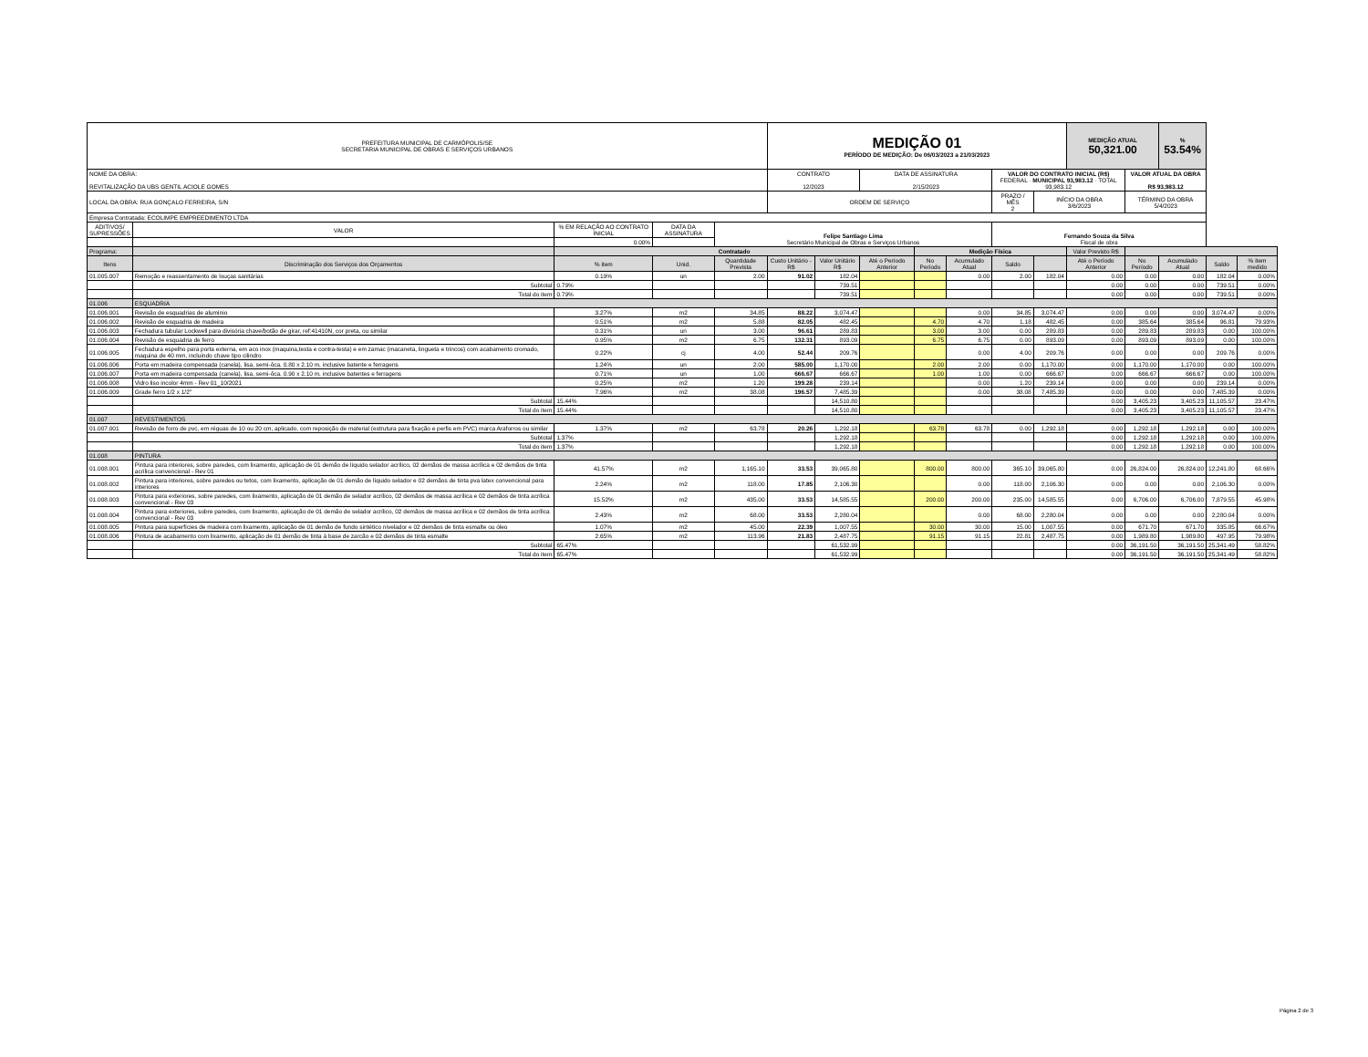| PREFEITURA MUNICIPAL DE CARMÓPOLIS/SE SECRETARIA MUNICIPAL DE OBRAS E SERVIÇOS URBANOS | | | | | MEDIÇÃO 01 PERÍODO DE MEDIÇÃO: De 06/03/2023 a 21/03/2023 | | | | | | | MEDIÇÃO ATUAL 50,321.00 | | % 53.54% | | |
| NOME DA OBRA: REVITALIZAÇÃO DA UBS GENTIL ACIOLE GOMES | | | | | CONTRATO 12/2023 | | DATA DE ASSINATURA 2/15/2023 | | | VALOR DO CONTRATO INICIAL (R$) FEDERAL · MUNICIPAL 93,983.12 · TOTAL 93,983.12 | | | VALOR ATUAL DA OBRA R$ 93,983.12 | | | |
| LOCAL DA OBRA: RUA GONÇALO FERREIRA, S/N | | | | | ORDEM DE SERVIÇO | | | | | PRAZO / MÊS 2 | INÍCIO DA OBRA 3/6/2023 | | TÉRMINO DA OBRA 5/4/2023 | | | |
| Empresa Contratada: ECOLIMPE EMPREEDIMENTO LTDA | | | | | | | | | | | | | | | | |
| ADITIVOS/ SUPRESSÕES | VALOR | % EM RELAÇÃO AO CONTRATO INICIAL | DATA DA ASSINATURA | Felipe Santiago Lima Secretário Municipal de Obras e Serviços Urbanos | | | | | | Fernando Souza da Silva Fiscal de obra | | | | | | |
| | | 0.00% | | | | | | | | | | | | | | |
| Programa: | | Contratado | | | | | | Medição Física | | | | Valor Previsto R$ | | | | |
| Itens | Discriminação dos Serviços dos Orçamentos | % item | Unid. | Quantidade Prevista | Custo Unitário - R$ | Valor Unitário R$ | Até o Período Anterior | No Período | Acumulado Atual | Saldo | | Até o Período Anterior | No Período | Acumulado Atual | Saldo | % item medido |
| 01.005.007 | Remoção e reassentamento de louças sanitárias | 0.19% | un | 2.00 | 91.02 | 182.04 | | | 0.00 | 2.00 | 182.04 | 0.00 | 0.00 | 0.00 | 182.04 | 0.00% |
| | Subtotal | 0.79% | | | | 739.51 | | | | | | 0.00 | 0.00 | 0.00 | 739.51 | 0.00% |
| | Total do item | 0.79% | | | | 739.51 | | | | | | 0.00 | 0.00 | 0.00 | 739.51 | 0.00% |
| 01.006 | ESQUADRIA | | | | | | | | | | | | | | | |
| 01.006.001 | Revisão de esquadrias de alumínio | 3.27% | m2 | 34.85 | 88.22 | 3,074.47 | | | 0.00 | 34.85 | 3,074.47 | 0.00 | 0.00 | 0.00 | 3,074.47 | 0.00% |
| 01.006.002 | Revisão de esquadria de madeira | 0.51% | m2 | 5.88 | 82.05 | 482.45 | | 4.70 | 4.70 | 1.18 | 482.45 | 0.00 | 385.64 | 385.64 | 96.81 | 79.93% |
| 01.006.003 | Fechadura tubular Lockwell para divisória chave/botão de girar, ref:41410N, cor preta, ou similar | 0.31% | un | 3.00 | 96.61 | 289.83 | | 3.00 | 3.00 | 0.00 | 289.83 | 0.00 | 289.83 | 289.83 | 0.00 | 100.00% |
| 01.006.004 | Revisão de esquadria de ferro | 0.95% | m2 | 6.75 | 132.31 | 893.09 | | 6.75 | 6.75 | 0.00 | 893.09 | 0.00 | 893.09 | 893.09 | 0.00 | 100.00% |
| 01.006.005 | Fechadura espelho para porta externa, em aco inox (maquina,testa e contra-testa) e em zamac (macaneta, lingueta e trincos) com acabamento cromado, maquina de 40 mm, incluindo chave tipo cilindro | 0.22% | cj | 4.00 | 52.44 | 209.76 | | | 0.00 | 4.00 | 209.76 | 0.00 | 0.00 | 0.00 | 209.76 | 0.00% |
| 01.006.006 | Porta em madeira compensada (canela), lisa, semi-ôca, 0.80 x 2.10 m, inclusive batente e ferragens | 1.24% | un | 2.00 | 585.00 | 1,170.00 | | 2.00 | 2.00 | 0.00 | 1,170.00 | 0.00 | 1,170.00 | 1,170.00 | 0.00 | 100.00% |
| 01.006.007 | Porta em madeira compensada (canela), lisa, semi-ôca, 0.90 x 2.10 m, inclusive batentes e ferragens | 0.71% | un | 1.00 | 666.67 | 666.67 | | 1.00 | 1.00 | 0.00 | 666.67 | 0.00 | 666.67 | 666.67 | 0.00 | 100.00% |
| 01.006.008 | Vidro liso incolor 4mm - Rev 01_10/2021 | 0.25% | m2 | 1.20 | 199.28 | 239.14 | | | 0.00 | 1.20 | 239.14 | 0.00 | 0.00 | 0.00 | 239.14 | 0.00% |
| 01.006.009 | Grade ferro 1/2 x 1/2" | 7.96% | m2 | 38.08 | 196.57 | 7,485.39 | | | 0.00 | 38.08 | 7,485.39 | 0.00 | 0.00 | 0.00 | 7,485.39 | 0.00% |
| | Subtotal | 15.44% | | | | 14,510.80 | | | | | | 0.00 | 3,405.23 | 3,405.23 | 11,105.57 | 23.47% |
| | Total do item | 15.44% | | | | 14,510.80 | | | | | | 0.00 | 3,405.23 | 3,405.23 | 11,105.57 | 23.47% |
| 01.007 | REVESTIMENTOS | | | | | | | | | | | | | | | |
| 01.007.001 | Revisão de forro de pvc, em réguas de 10 ou 20 cm, aplicado, com reposição de material (estrutura para fixação e perfis em PVC) marca Araforros ou similar | 1.37% | m2 | 63.78 | 20.26 | 1,292.18 | | 63.78 | 63.78 | 0.00 | 1,292.18 | 0.00 | 1,292.18 | 1,292.18 | 0.00 | 100.00% |
| | Subtotal | 1.37% | | | | 1,292.18 | | | | | | 0.00 | 1,292.18 | 1,292.18 | 0.00 | 100.00% |
| | Total do item | 1.37% | | | | 1,292.18 | | | | | | 0.00 | 1,292.18 | 1,292.18 | 0.00 | 100.00% |
| 01.008 | PINTURA | | | | | | | | | | | | | | | |
| 01.008.001 | Pintura para interiores, sobre paredes, com lixamento, aplicação de 01 demão de líquido selador acrílico, 02 demãos de massa acrílica e 02 demãos de tinta acrílica convencional - Rev 01 | 41.57% | m2 | 1,165.10 | 33.53 | 39,065.80 | | 800.00 | 800.00 | 365.10 | 39,065.80 | 0.00 | 26,824.00 | 26,824.00 | 12,241.80 | 68.66% |
| 01.008.002 | Pintura para interiores, sobre paredes ou tetos, com lixamento, aplicação de 01 demão de líquido selador e 02 demãos de tinta pva latex convencional para interiores | 2.24% | m2 | 118.00 | 17.85 | 2,106.30 | | | 0.00 | 118.00 | 2,106.30 | 0.00 | 0.00 | 0.00 | 2,106.30 | 0.00% |
| 01.008.003 | Pintura para exteriores, sobre paredes, com lixamento, aplicação de 01 demão de selador acrílico, 02 demãos de massa acrílica e 02 demãos de tinta acrílica convencional - Rev 03 | 15.52% | m2 | 435.00 | 33.53 | 14,585.55 | | 200.00 | 200.00 | 235.00 | 14,585.55 | 0.00 | 6,706.00 | 6,706.00 | 7,879.55 | 45.98% |
| 01.008.004 | Pintura para exteriores, sobre paredes, com lixamento, aplicação de 01 demão de selador acrílico, 02 demãos de massa acrílica e 02 demãos de tinta acrílica convencional - Rev 03 | 2.43% | m2 | 68.00 | 33.53 | 2,280.04 | | | 0.00 | 68.00 | 2,280.04 | 0.00 | 0.00 | 0.00 | 2,280.04 | 0.00% |
| 01.008.005 | Pintura para superfícies de madeira com lixamento, aplicação de 01 demão de fundo sintético nivelador e 02 demãos de tinta esmalte ou óleo | 1.07% | m2 | 45.00 | 22.39 | 1,007.55 | | 30.00 | 30.00 | 15.00 | 1,007.55 | 0.00 | 671.70 | 671.70 | 335.85 | 66.67% |
| 01.008.006 | Pintura de acabamento com lixamento, aplicação de 01 demão de tinta à base de zarcão e 02 demãos de tinta esmalte | 2.65% | m2 | 113.96 | 21.83 | 2,487.75 | | 91.15 | 91.15 | 22.81 | 2,487.75 | 0.00 | 1,989.80 | 1,989.80 | 497.95 | 79.98% |
| | Subtotal | 65.47% | | | | 61,532.99 | | | | | | 0.00 | 36,191.50 | 36,191.50 | 25,341.49 | 58.82% |
| | Total do item | 65.47% | | | | 61,532.99 | | | | | | 0.00 | 36,191.50 | 36,191.50 | 25,341.49 | 58.82% |
Página 2 de 3